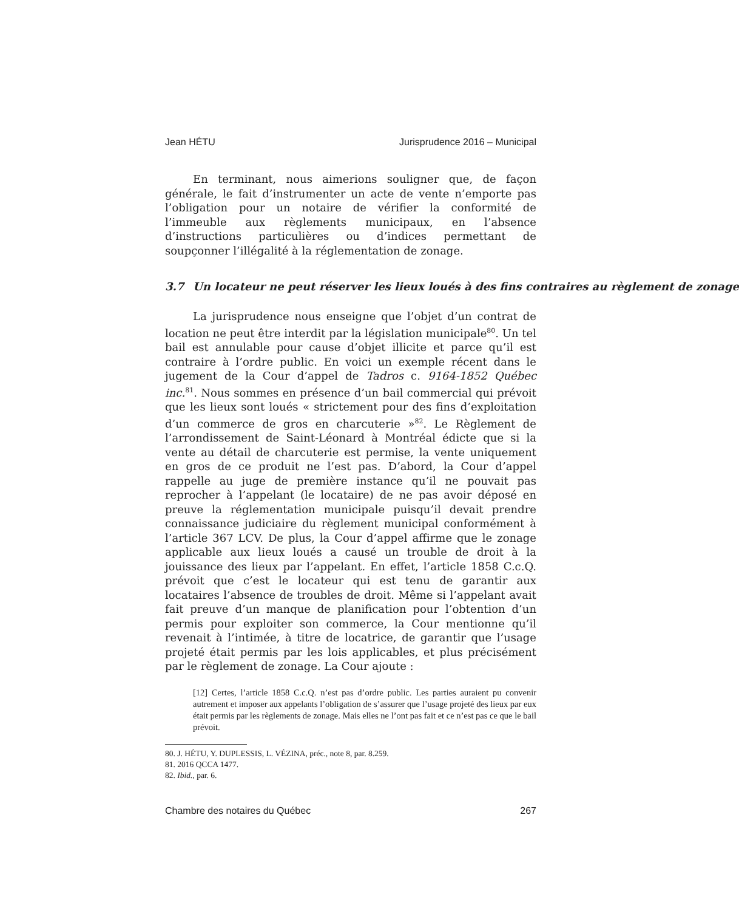Jean HÉTU Jurisprudence 2016 – Municipal
En terminant, nous aimerions souligner que, de façon générale, le fait d’instrumenter un acte de vente n’emporte pas l’obligation pour un notaire de vérifier la conformité de l’immeuble aux règlements municipaux, en l’absence d’instructions particulières ou d’indices permettant de soupçonner l’illégalité à la réglementation de zonage.
3.7 Un locateur ne peut réserver les lieux loués à des fins contraires au règlement de zonage
La jurisprudence nous enseigne que l’objet d’un contrat de location ne peut être interdit par la législation municipale<sup>80</sup>. Un tel bail est annulable pour cause d’objet illicite et parce qu’il est contraire à l’ordre public. En voici un exemple récent dans le jugement de la Cour d’appel de Tadros c. 9164-1852 Québec inc.<sup>81</sup>. Nous sommes en présence d’un bail commercial qui prévoit que les lieux sont loués « strictement pour des fins d’exploitation d’un commerce de gros en charcuterie »<sup>82</sup>. Le Règlement de l’arrondissement de Saint-Léonard à Montréal édicte que si la vente au détail de charcuterie est permise, la vente uniquement en gros de ce produit ne l’est pas. D’abord, la Cour d’appel rappelle au juge de première instance qu’il ne pouvait pas reprocher à l’appelant (le locataire) de ne pas avoir déposé en preuve la réglementation municipale puisqu’il devait prendre connaissance judiciaire du règlement municipal conformément à l’article 367 LCV. De plus, la Cour d’appel affirme que le zonage applicable aux lieux loués a causé un trouble de droit à la jouissance des lieux par l’appelant. En effet, l’article 1858 C.c.Q. prévoit que c’est le locateur qui est tenu de garantir aux locataires l’absence de troubles de droit. Même si l’appelant avait fait preuve d’un manque de planification pour l’obtention d’un permis pour exploiter son commerce, la Cour mentionne qu’il revenait à l’intimée, à titre de locatrice, de garantir que l’usage projeté était permis par les lois applicables, et plus précisément par le règlement de zonage. La Cour ajoute :
[12] Certes, l’article 1858 C.c.Q. n’est pas d’ordre public. Les parties auraient pu convenir autrement et imposer aux appelants l’obligation de s’assurer que l’usage projeté des lieux par eux était permis par les règlements de zonage. Mais elles ne l’ont pas fait et ce n’est pas ce que le bail prévoit.
80. J. HÉTU, Y. DUPLESSIS, L. VÉZINA, préc., note 8, par. 8.259.
81. 2016 QCCA 1477.
82. Ibid., par. 6.
Chambre des notaires du Québec 267